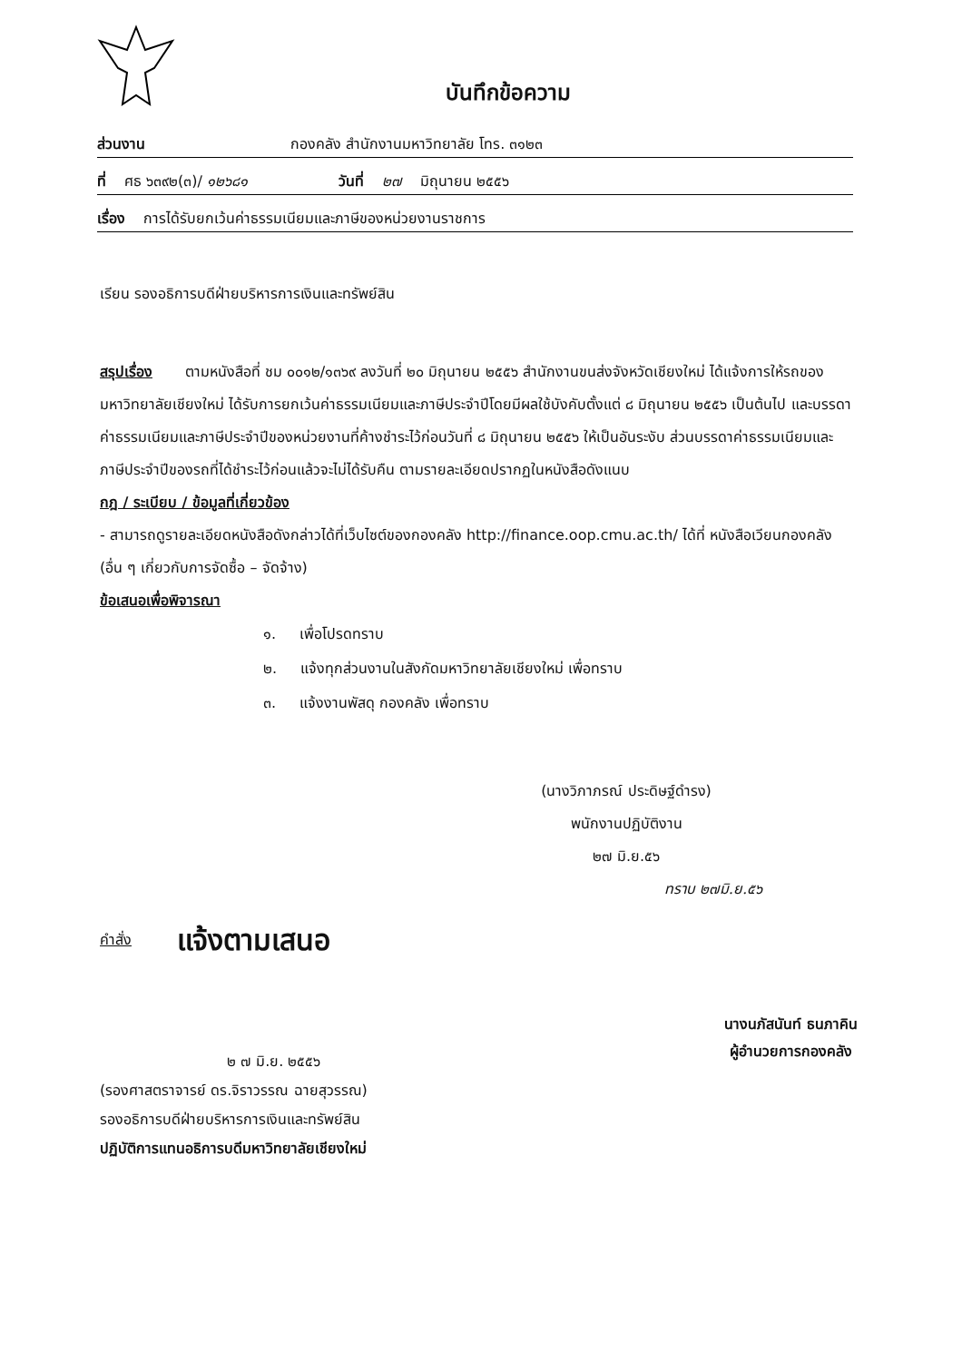บันทึกข้อความ
ส่วนงาน กองคลัง สำนักงานมหาวิทยาลัย โทร. ๓๑๒๓
ที่ ศธ ๖๓๙๒(๓)/ ๑๒๖๘๑ วันที่ ๒๗ มิถุนายน ๒๕๕๖
เรื่อง การได้รับยกเว้นค่าธรรมเนียมและภาษีของหน่วยงานราชการ
เรียน รองอธิการบดีฝ่ายบริหารการเงินและทรัพย์สิน
สรุปเรื่อง ตามหนังสือที่ ชม ๐๐๑๒/๑๓๖๙ ลงวันที่ ๒๐ มิถุนายน ๒๕๕๖ สำนักงานขนส่งจังหวัดเชียงใหม่ ได้แจ้งการให้รถของมหาวิทยาลัยเชียงใหม่ ได้รับการยกเว้นค่าธรรมเนียมและภาษีประจำปีโดยมีผลใช้บังคับตั้งแต่ ๘ มิถุนายน ๒๕๕๖ เป็นต้นไป และบรรดาค่าธรรมเนียมและภาษีประจำปีของหน่วยงานที่ค้างชำระไว้ก่อนวันที่ ๘ มิถุนายน ๒๕๕๖ ให้เป็นอันระงับ ส่วนบรรดาค่าธรรมเนียมและภาษีประจำปีของรถที่ได้ชำระไว้ก่อนแล้วจะไม่ได้รับคืน ตามรายละเอียดปรากฏในหนังสือดังแนบ
กฎ / ระเบียบ / ข้อมูลที่เกี่ยวข้อง
- สามารถดูรายละเอียดหนังสือดังกล่าวได้ที่เว็บไซต์ของกองคลัง http://finance.oop.cmu.ac.th/ ได้ที่ หนังสือเวียนกองคลัง (อื่น ๆ เกี่ยวกับการจัดซื้อ – จัดจ้าง)
ข้อเสนอเพื่อพิจารณา
๑. เพื่อโปรดทราบ
๒. แจ้งทุกส่วนงานในสังกัดมหาวิทยาลัยเชียงใหม่ เพื่อทราบ
๓. แจ้งงานพัสดุ กองคลัง เพื่อทราบ
(นางวิภาภรณ์ ประดิษฐ์ดำรง)
พนักงานปฏิบัติงาน
๒๗ มิ.ย.๕๖
ทราบ ๒๗มิ.ย.๕๖
คำสั่ง แจ้งตามเสนอ
๒ ๗ มิ.ย. ๒๕๕๖
(รองศาสตราจารย์ ดร.จิราวรรณ ฉายสุวรรณ)
รองอธิการบดีฝ่ายบริหารการเงินและทรัพย์สิน
ปฏิบัติการแทนอธิการบดีมหาวิทยาลัยเชียงใหม่
นางนภัสนันท์ ธนภาคิน
ผู้อำนวยการกองคลัง